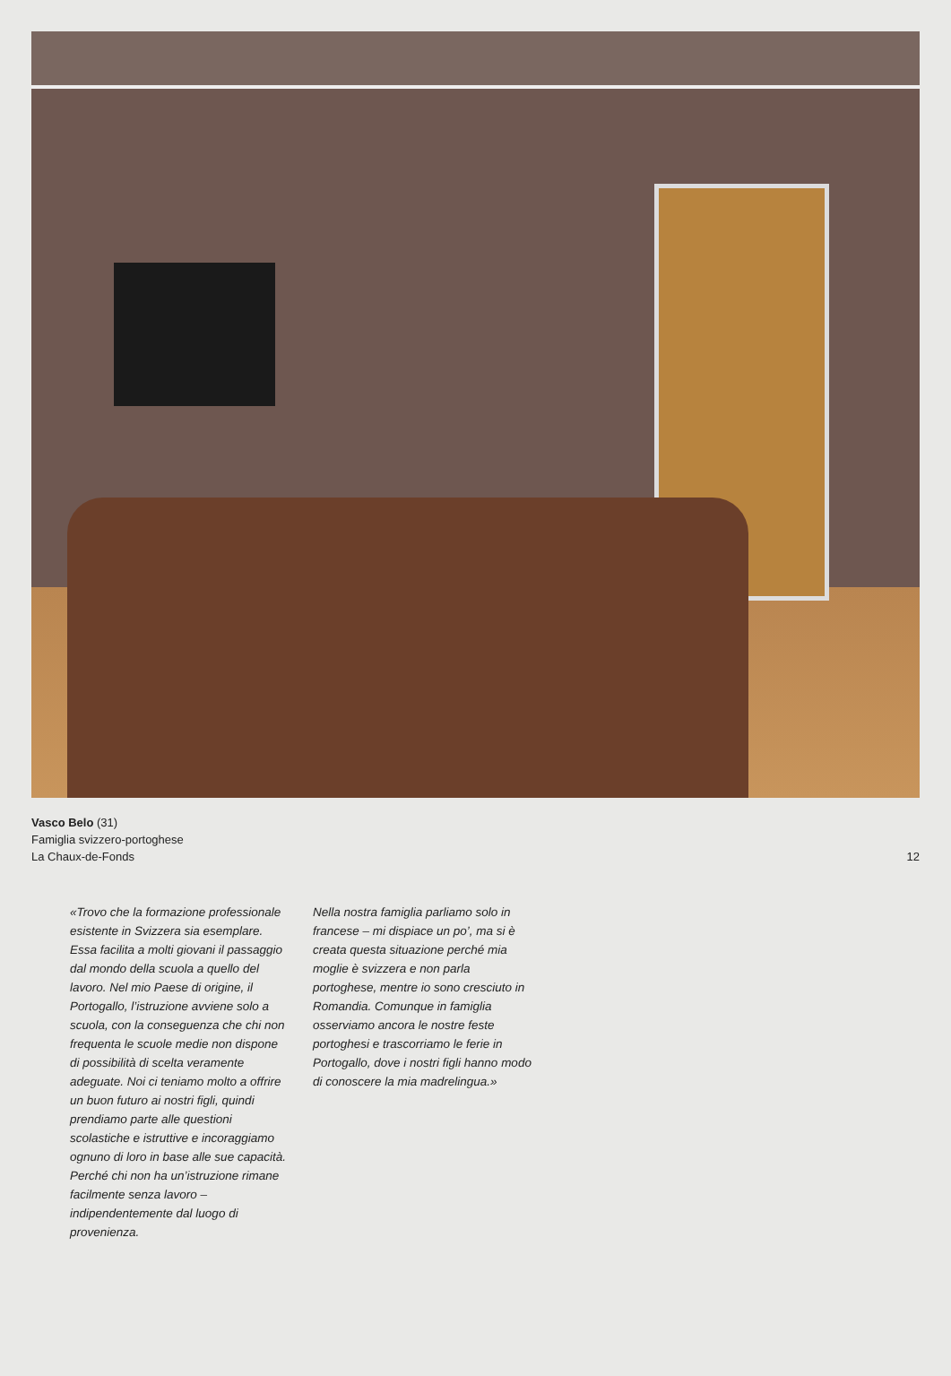Vasco Belo (31)
Famiglia svizzero-portoghese
La Chaux-de-Fonds
12
«Trovo che la formazione professio­nale esistente in Svizzera sia esem­plare. Essa facilita a molti giovani il passaggio dal mondo della scuola a quello del lavoro. Nel mio Paese di origine, il Portogallo, l’istruzione avviene solo a scuola, con la con­seguenza che chi non frequenta le scuole medie non dispone di possibi­lità di scelta veramente adeguate. Noi ci teniamo molto a offrire un buon futuro ai nostri figli, quindi prendiamo parte alle questioni scolastiche e istruttive e incoraggia­mo ognuno di loro in base alle sue capacità. Perché chi non ha un’istru­zione rimane facilmente senza lavoro – indipendentemente dal luogo di provenienza.
Nella nostra famiglia parliamo solo in francese – mi dispiace un po’, ma si è creata questa situazione perché mia moglie è svizzera e non parla portoghese, mentre io sono cresciuto in Romandia. Comunque in famiglia osserviamo ancora le nostre feste portoghesi e trascorriamo le ferie in Portogallo, dove i nostri figli hanno modo di conoscere la mia madrelin­gua.»